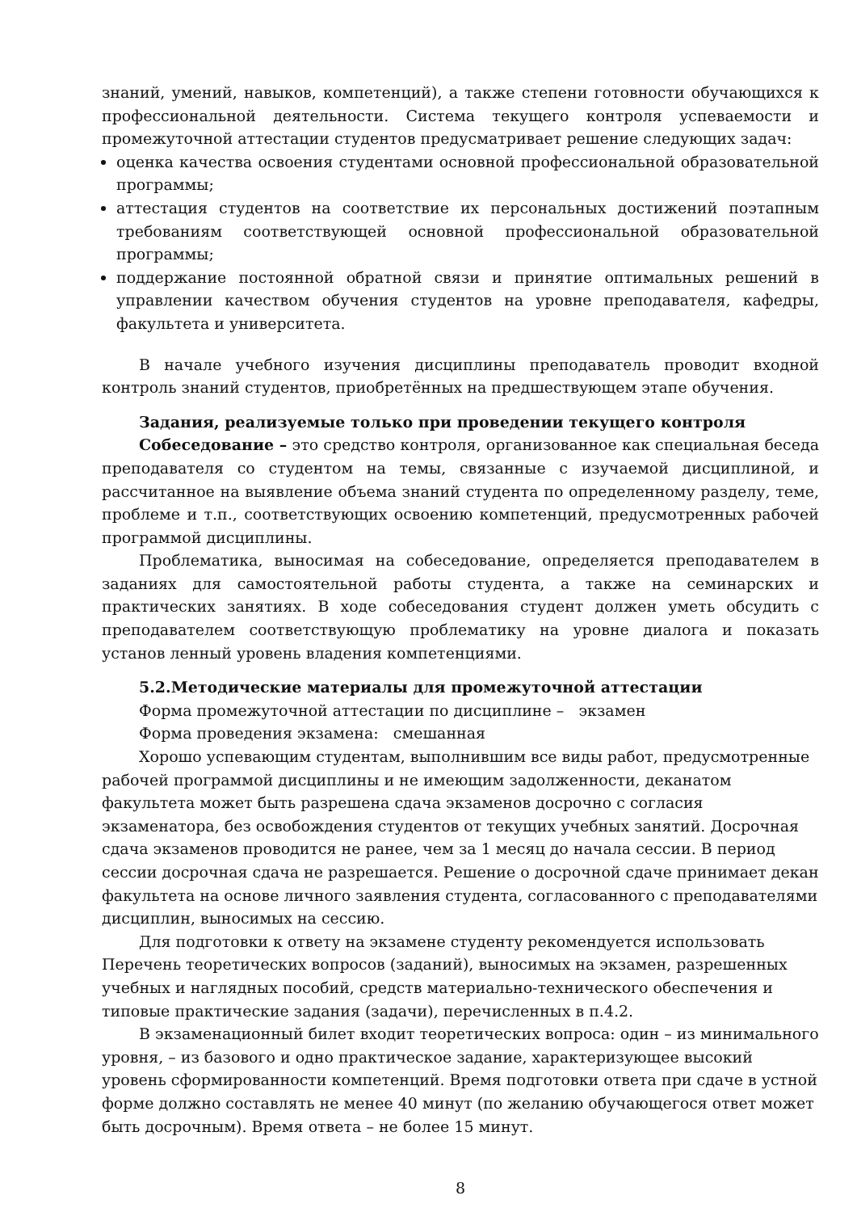знаний, умений, навыков, компетенций), а также степени готовности обучающихся к профессиональной деятельности. Система текущего контроля успеваемости и промежуточной аттестации студентов предусматривает решение следующих задач:
оценка качества освоения студентами основной профессиональной образовательной программы;
аттестация студентов на соответствие их персональных достижений поэтапным требованиям соответствующей основной профессиональной образовательной программы;
поддержание постоянной обратной связи и принятие оптимальных решений в управлении качеством обучения студентов на уровне преподавателя, кафедры, факультета и университета.
В начале учебного изучения дисциплины преподаватель проводит входной контроль знаний студентов, приобретённых на предшествующем этапе обучения.
Задания, реализуемые только при проведении текущего контроля
Собеседование – это средство контроля, организованное как специальная беседа преподавателя со студентом на темы, связанные с изучаемой дисциплиной, и рассчитанное на выявление объема знаний студента по определенному разделу, теме, проблеме и т.п., соответствующих освоению компетенций, предусмотренных рабочей программой дисциплины.
Проблематика, выносимая на собеседование, определяется преподавателем в заданиях для самостоятельной работы студента, а также на семинарских и практических занятиях. В ходе собеседования студент должен уметь обсудить с преподавателем соответствующую проблематику на уровне диалога и показать установ ленный уровень владения компетенциями.
5.2.Методические материалы для промежуточной аттестации
Форма промежуточной аттестации по дисциплине – экзамен
Форма проведения экзамена: смешанная
Хорошо успевающим студентам, выполнившим все виды работ, предусмотренные рабочей программой дисциплины и не имеющим задолженности, деканатом факультета может быть разрешена сдача экзаменов досрочно с согласия экзаменатора, без освобождения студентов от текущих учебных занятий. Досрочная сдача экзаменов проводится не ранее, чем за 1 месяц до начала сессии. В период сессии досрочная сдача не разрешается. Решение о досрочной сдаче принимает декан факультета на основе личного заявления студента, согласованного с преподавателями дисциплин, выносимых на сессию.
Для подготовки к ответу на экзамене студенту рекомендуется использовать Перечень теоретических вопросов (заданий), выносимых на экзамен, разрешенных учебных и наглядных пособий, средств материально-технического обеспечения и типовые практические задания (задачи), перечисленных в п.4.2.
В экзаменационный билет входит теоретических вопроса: один – из минимального уровня, – из базового и одно практическое задание, характеризующее высокий уровень сформированности компетенций. Время подготовки ответа при сдаче в устной форме должно составлять не менее 40 минут (по желанию обучающегося ответ может быть досрочным). Время ответа – не более 15 минут.
8